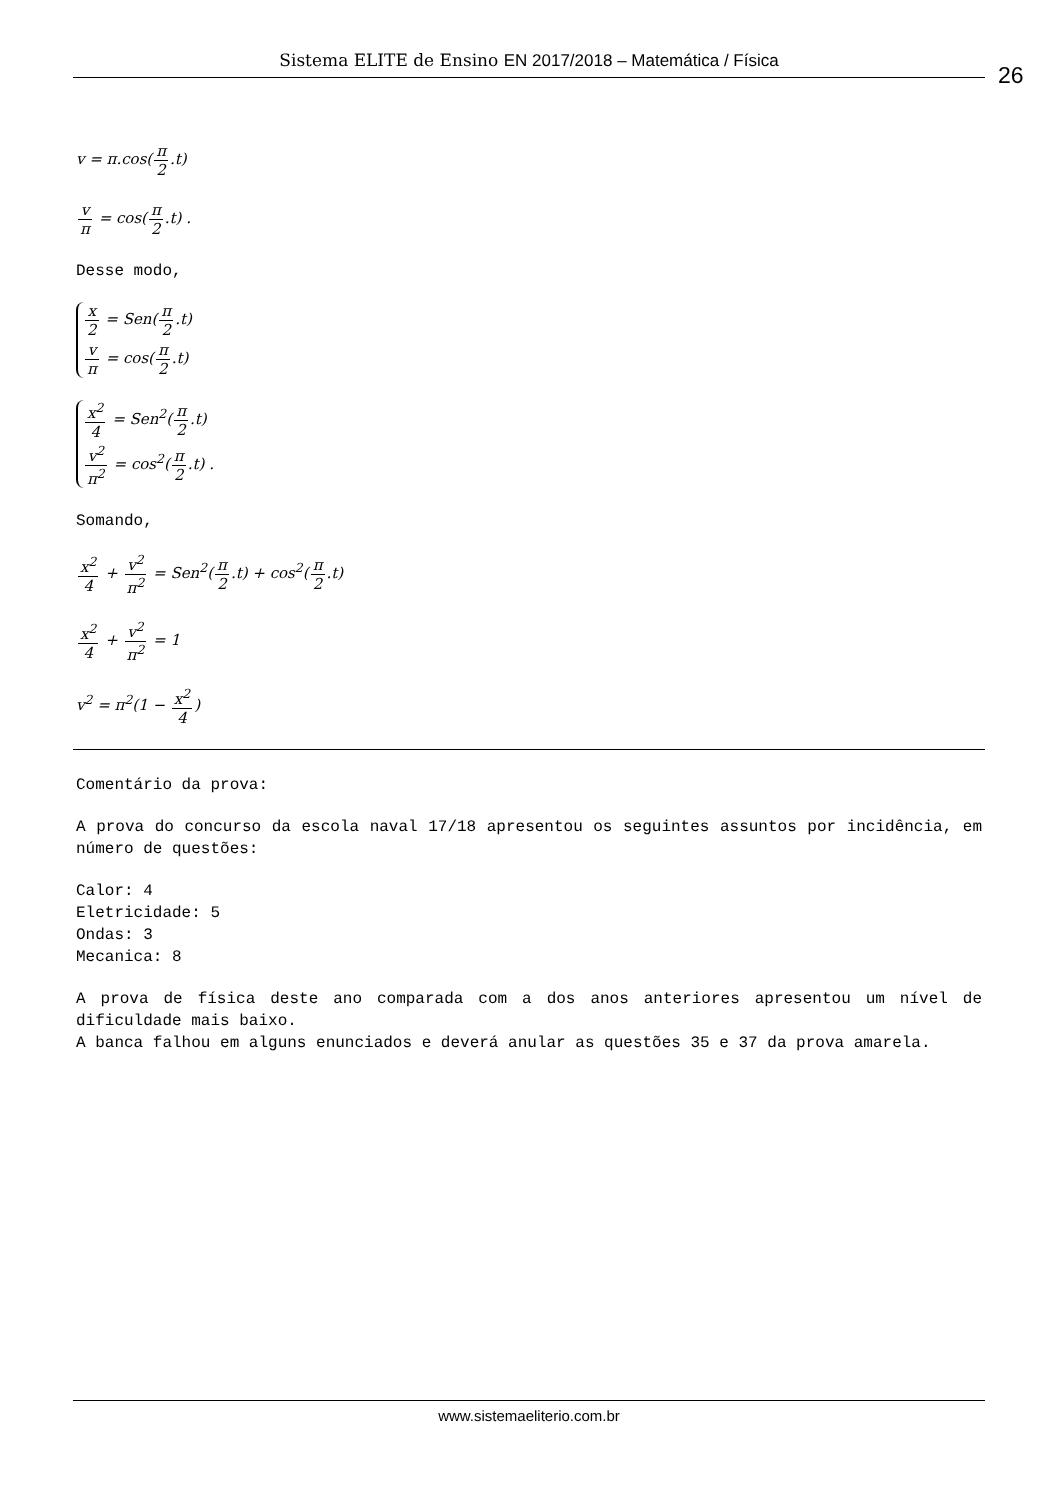Sistema ELITE de Ensino EN 2017/2018 – Matemática / Física
26
v = π.cos(π 2.t)
v π = cos(π 2.t) .
Desse modo,
x 2 = Sen(π 2.t)
v π = cos(π 2.t)
x<sup>2</sup> 4 = Sen<sup>2</sup>(π 2.t)
v<sup>2</sup> π<sup>2</sup> = cos<sup>2</sup>(π 2.t) .
Somando,
x<sup>2</sup> 4 + v<sup>2</sup> π<sup>2</sup> = Sen<sup>2</sup>(π 2.t) + cos<sup>2</sup>(π 2.t)
x<sup>2</sup> 4 + v<sup>2</sup> π<sup>2</sup> = 1
v<sup>2</sup> = π<sup>2</sup>(1 − x<sup>2</sup> 4)
Comentário da prova:
A prova do concurso da escola naval 17/18 apresentou os seguintes assuntos por incidência, em número de questões:
Calor: 4
Eletricidade: 5
Ondas: 3
Mecanica: 8
A prova de física deste ano comparada com a dos anos anteriores apresentou um nível de dificuldade mais baixo.
A banca falhou em alguns enunciados e deverá anular as questões 35 e 37 da prova amarela.
www.sistemaeliterio.com.br